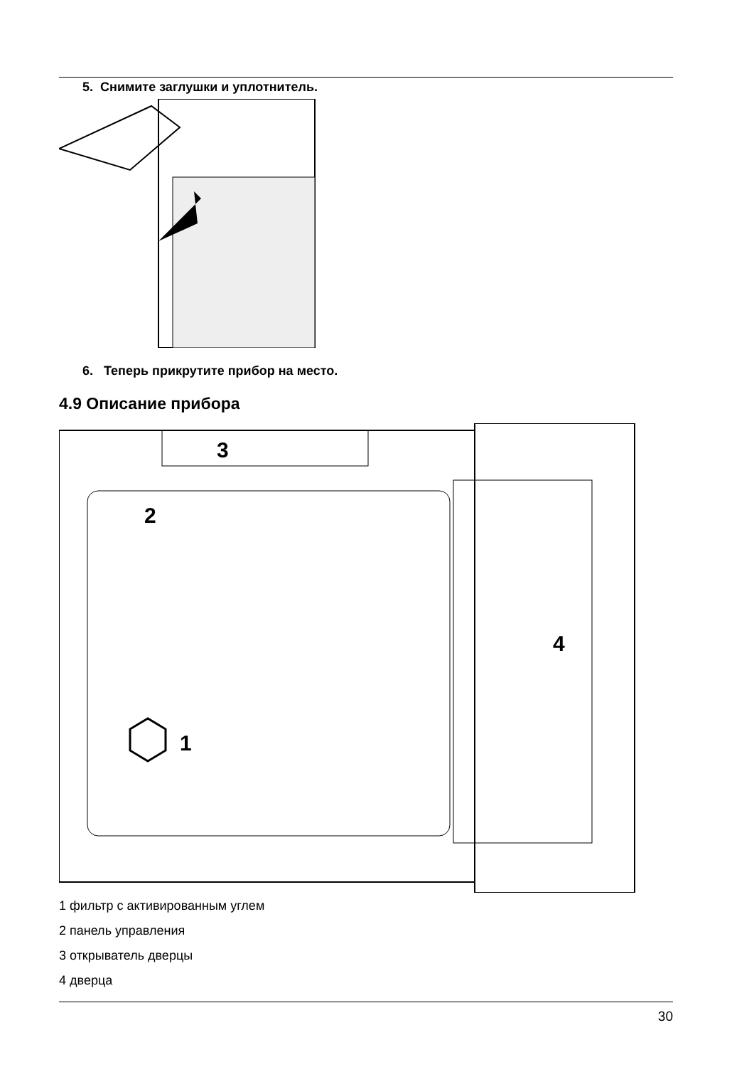5. Снимите заглушки и уплотнитель.
6. Теперь прикрутите прибор на место.
4.9 Описание прибора
3
2
1
4
1 фильтр с активированным углем
2 панель управления
3 открыватель дверцы
4 дверца
30